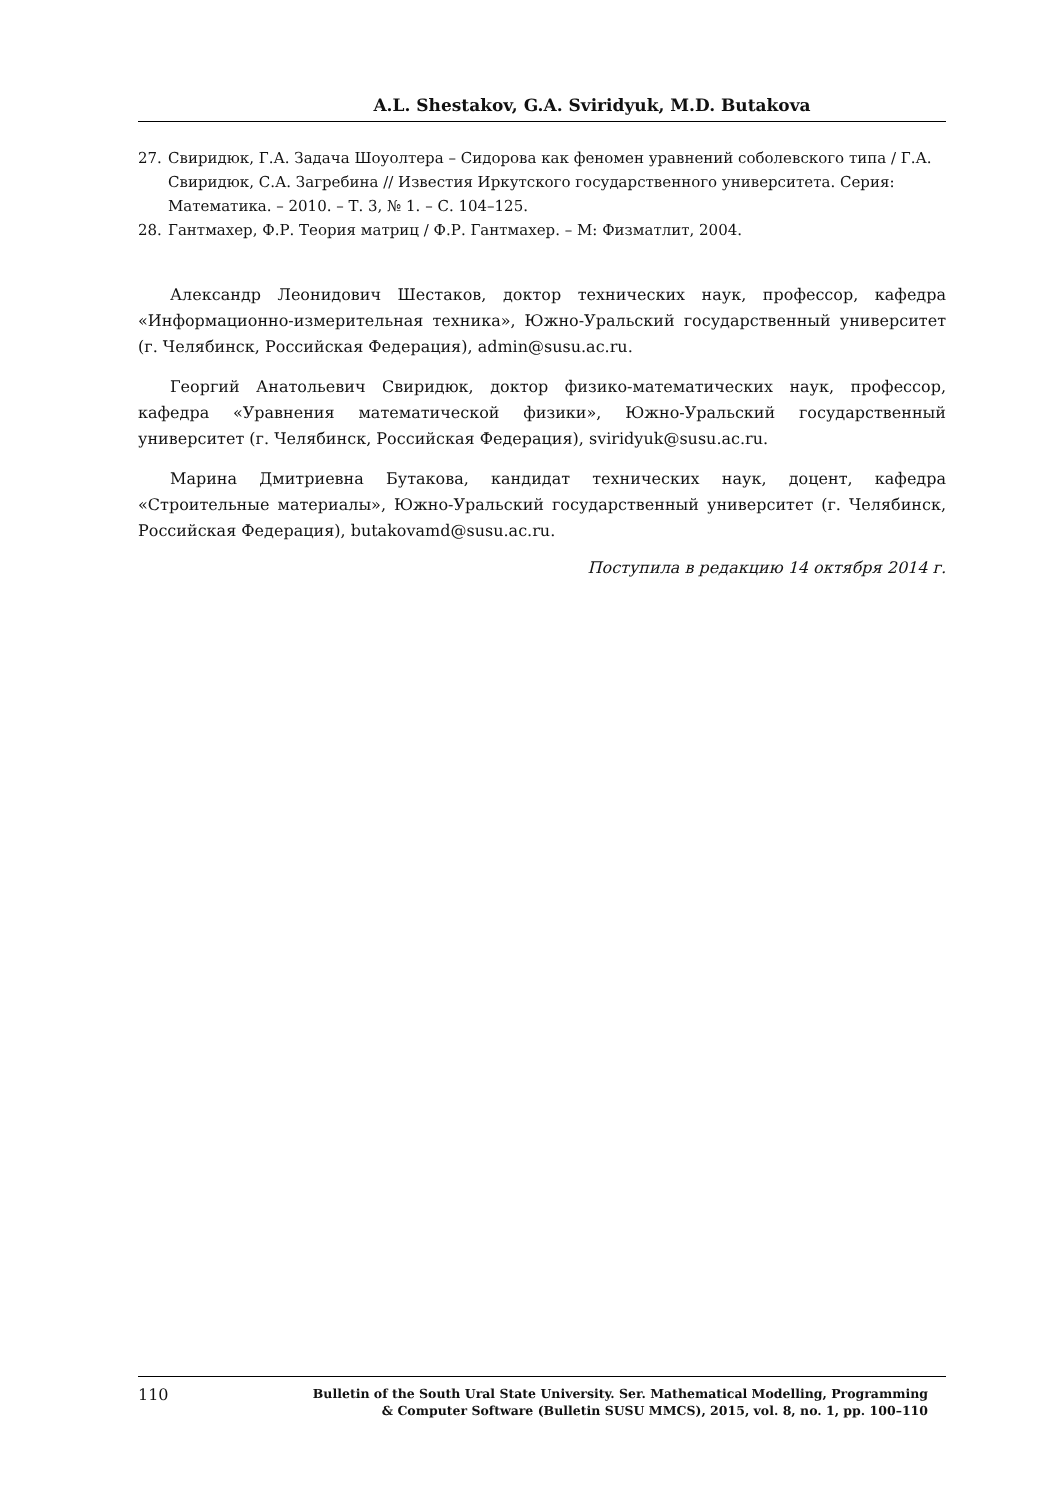A.L. Shestakov, G.A. Sviridyuk, M.D. Butakova
27. Свиридюк, Г.А. Задача Шоуолтера – Сидорова как феномен уравнений соболевского типа / Г.А. Свиридюк, С.А. Загребина // Известия Иркутского государственного университета. Серия: Математика. – 2010. – Т. 3, № 1. – С. 104–125.
28. Гантмахер, Ф.Р. Теория матриц / Ф.Р. Гантмахер. – М: Физматлит, 2004.
Александр Леонидович Шестаков, доктор технических наук, профессор, кафедра «Информационно-измерительная техника», Южно-Уральский государственный университет (г. Челябинск, Российская Федерация), admin@susu.ac.ru.
Георгий Анатольевич Свиридюк, доктор физико-математических наук, профессор, кафедра «Уравнения математической физики», Южно-Уральский государственный университет (г. Челябинск, Российская Федерация), sviridyuk@susu.ac.ru.
Марина Дмитриевна Бутакова, кандидат технических наук, доцент, кафедра «Строительные материалы», Южно-Уральский государственный университет (г. Челябинск, Российская Федерация), butakovamd@susu.ac.ru.
Поступила в редакцию 14 октября 2014 г.
110 Bulletin of the South Ural State University. Ser. Mathematical Modelling, Programming
& Computer Software (Bulletin SUSU MMCS), 2015, vol. 8, no. 1, pp. 100–110